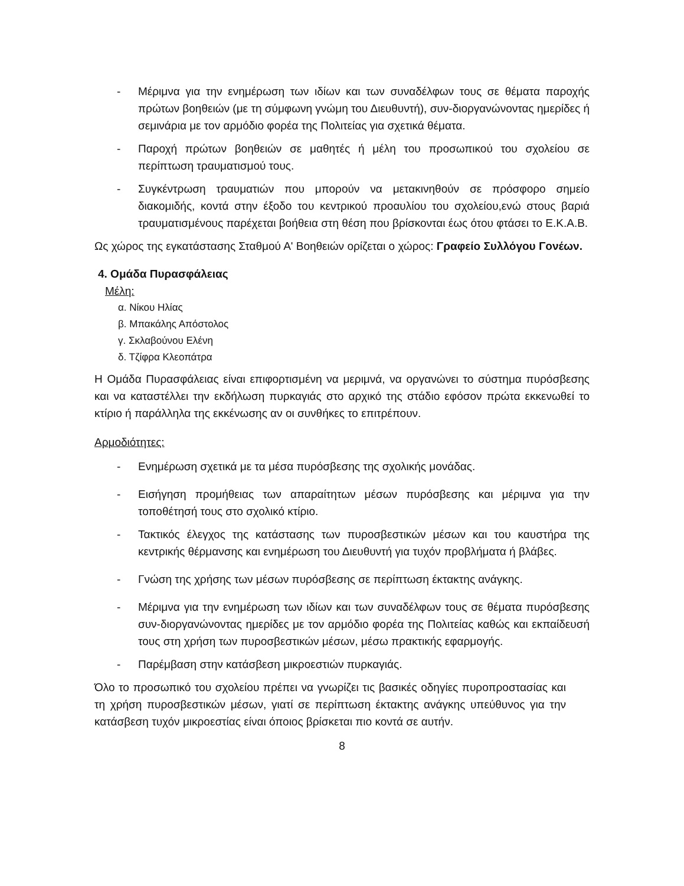- Μέριμνα για την ενημέρωση των ιδίων και των συναδέλφων τους σε θέματα παροχής πρώτων βοηθειών (με τη σύμφωνη γνώμη του Διευθυντή), συν-διοργανώνοντας ημερίδες ή σεμινάρια με τον αρμόδιο φορέα της Πολιτείας για σχετικά θέματα.
- Παροχή πρώτων βοηθειών σε μαθητές ή μέλη του προσωπικού του σχολείου σε περίπτωση τραυματισμού τους.
- Συγκέντρωση τραυματιών που μπορούν να μετακινηθούν σε πρόσφορο σημείο διακομιδής, κοντά στην έξοδο του κεντρικού προαυλίου του σχολείου,ενώ στους βαριά τραυματισμένους παρέχεται βοήθεια στη θέση που βρίσκονται έως ότου φτάσει το Ε.Κ.Α.Β.
Ως χώρος της εγκατάστασης Σταθμού Α' Βοηθειών ορίζεται ο χώρος: Γραφείο Συλλόγου Γονέων.
4. Ομάδα Πυρασφάλειας
Μέλη:
α. Νίκου Ηλίας
β. Μπακάλης Απόστολος
γ. Σκλαβούνου Ελένη
δ. Τζίφρα Κλεοπάτρα
Η Ομάδα Πυρασφάλειας είναι επιφορτισμένη να μεριμνά, να οργανώνει το σύστημα πυρόσβεσης και να καταστέλλει την εκδήλωση πυρκαγιάς στο αρχικό της στάδιο εφόσον πρώτα εκκενωθεί το κτίριο ή παράλληλα της εκκένωσης αν οι συνθήκες το επιτρέπουν.
Αρμοδιότητες:
- Ενημέρωση σχετικά με τα μέσα πυρόσβεσης της σχολικής μονάδας.
- Εισήγηση προμήθειας των απαραίτητων μέσων πυρόσβεσης και μέριμνα για την τοποθέτησή τους στο σχολικό κτίριο.
- Τακτικός έλεγχος της κατάστασης των πυροσβεστικών μέσων και του καυστήρα της κεντρικής θέρμανσης και ενημέρωση του Διευθυντή για τυχόν προβλήματα ή βλάβες.
- Γνώση της χρήσης των μέσων πυρόσβεσης σε περίπτωση έκτακτης ανάγκης.
- Μέριμνα για την ενημέρωση των ιδίων και των συναδέλφων τους σε θέματα πυρόσβεσης συν-διοργανώνοντας ημερίδες με τον αρμόδιο φορέα της Πολιτείας καθώς και εκπαίδευσή τους στη χρήση των πυροσβεστικών μέσων, μέσω πρακτικής εφαρμογής.
- Παρέμβαση στην κατάσβεση μικροεστιών πυρκαγιάς.
Όλο το προσωπικό του σχολείου πρέπει να γνωρίζει τις βασικές οδηγίες πυροπροστασίας και τη χρήση πυροσβεστικών μέσων, γιατί σε περίπτωση έκτακτης ανάγκης υπεύθυνος για την κατάσβεση τυχόν μικροεστίας είναι όποιος βρίσκεται πιο κοντά σε αυτήν.
8